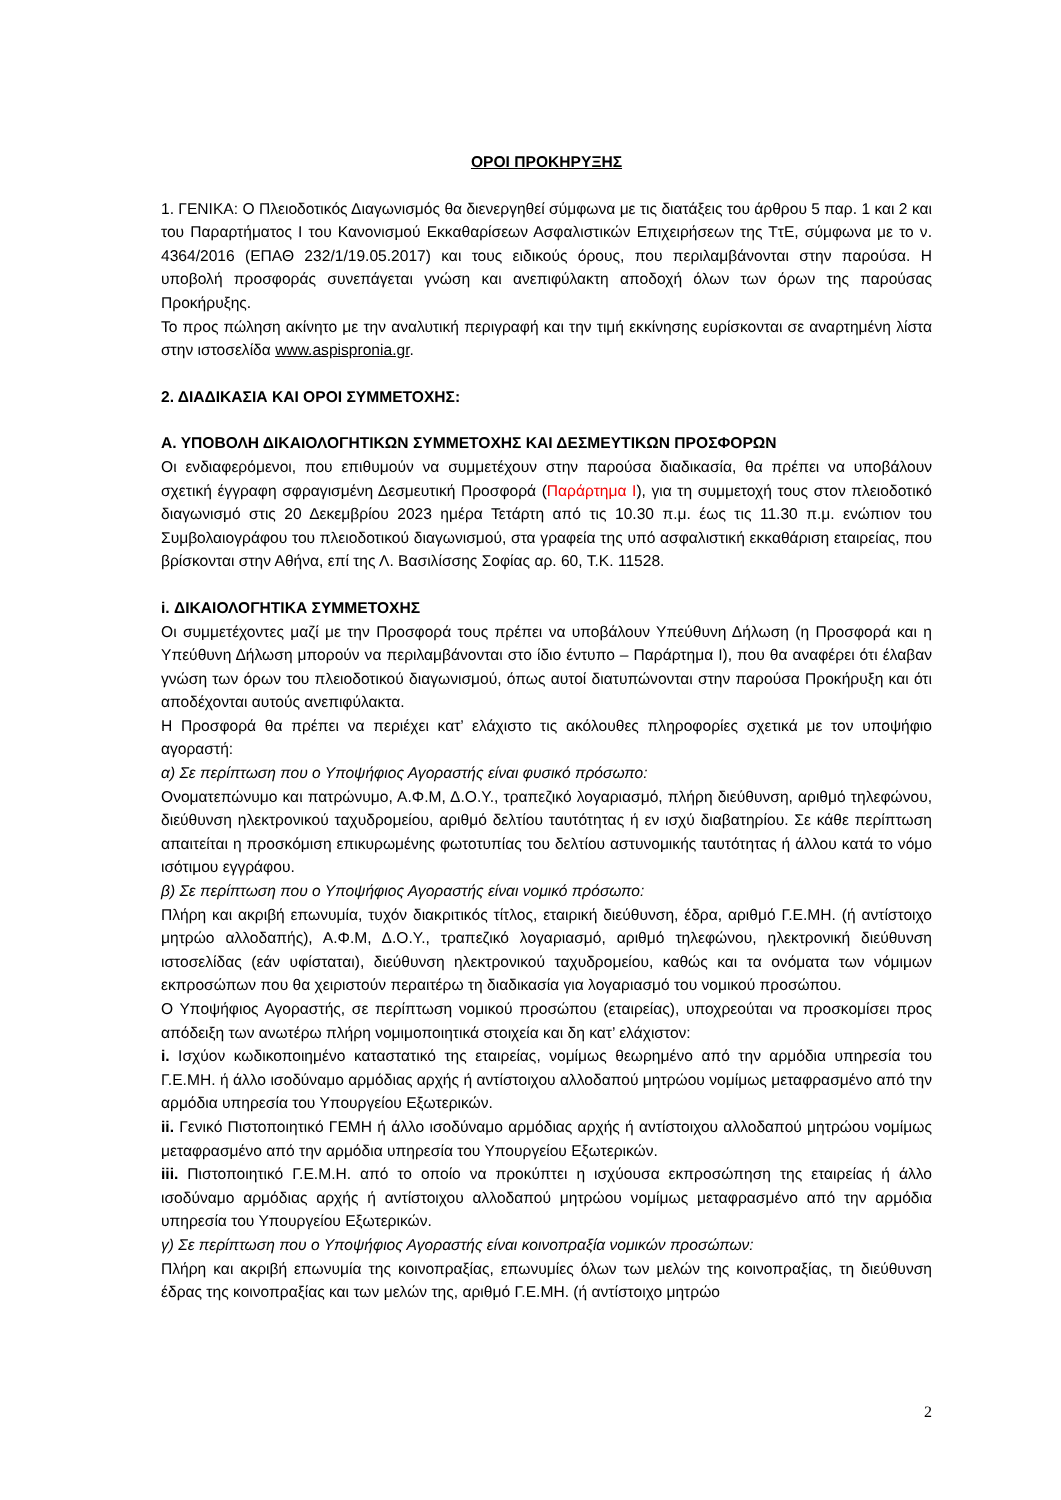ΟΡΟΙ ΠΡΟΚΗΡΥΞΗΣ
1. ΓΕΝΙΚΑ: Ο Πλειοδοτικός Διαγωνισμός θα διενεργηθεί σύμφωνα με τις διατάξεις του άρθρου 5 παρ. 1 και 2 και του Παραρτήματος Ι του Κανονισμού Εκκαθαρίσεων Ασφαλιστικών Επιχειρήσεων της ΤτΕ, σύμφωνα με το ν. 4364/2016 (ΕΠΑΘ 232/1/19.05.2017) και τους ειδικούς όρους, που περιλαμβάνονται στην παρούσα. Η υποβολή προσφοράς συνεπάγεται γνώση και ανεπιφύλακτη αποδοχή όλων των όρων της παρούσας Προκήρυξης.
Το προς πώληση ακίνητο με την αναλυτική περιγραφή και την τιμή εκκίνησης ευρίσκονται σε αναρτημένη λίστα στην ιστοσελίδα www.aspispronia.gr.
2. ΔΙΑΔΙΚΑΣΙΑ ΚΑΙ ΟΡΟΙ ΣΥΜΜΕΤΟΧΗΣ:
Α. ΥΠΟΒΟΛΗ ΔΙΚΑΙΟΛΟΓΗΤΙΚΩΝ ΣΥΜΜΕΤΟΧΗΣ ΚΑΙ ΔΕΣΜΕΥΤΙΚΩΝ ΠΡΟΣΦΟΡΩΝ
Οι ενδιαφερόμενοι, που επιθυμούν να συμμετέχουν στην παρούσα διαδικασία, θα πρέπει να υποβάλουν σχετική έγγραφη σφραγισμένη Δεσμευτική Προσφορά (Παράρτημα Ι), για τη συμμετοχή τους στον πλειοδοτικό διαγωνισμό στις 20 Δεκεμβρίου 2023 ημέρα Τετάρτη από τις 10.30 π.μ. έως τις 11.30 π.μ. ενώπιον του Συμβολαιογράφου του πλειοδοτικού διαγωνισμού, στα γραφεία της υπό ασφαλιστική εκκαθάριση εταιρείας, που βρίσκονται στην Αθήνα, επί της Λ. Βασιλίσσης Σοφίας αρ. 60, Τ.Κ. 11528.
i. ΔΙΚΑΙΟΛΟΓΗΤΙΚΑ ΣΥΜΜΕΤΟΧΗΣ
Οι συμμετέχοντες μαζί με την Προσφορά τους πρέπει να υποβάλουν Υπεύθυνη Δήλωση (η Προσφορά και η Υπεύθυνη Δήλωση μπορούν να περιλαμβάνονται στο ίδιο έντυπο – Παράρτημα Ι), που θα αναφέρει ότι έλαβαν γνώση των όρων του πλειοδοτικού διαγωνισμού, όπως αυτοί διατυπώνονται στην παρούσα Προκήρυξη και ότι αποδέχονται αυτούς ανεπιφύλακτα.
Η Προσφορά θα πρέπει να περιέχει κατ’ ελάχιστο τις ακόλουθες πληροφορίες σχετικά με τον υποψήφιο αγοραστή:
α) Σε περίπτωση που ο Υποψήφιος Αγοραστής είναι φυσικό πρόσωπο:
Ονοματεπώνυμο και πατρώνυμο, Α.Φ.Μ, Δ.Ο.Υ., τραπεζικό λογαριασμό, πλήρη διεύθυνση, αριθμό τηλεφώνου, διεύθυνση ηλεκτρονικού ταχυδρομείου, αριθμό δελτίου ταυτότητας ή εν ισχύ διαβατηρίου. Σε κάθε περίπτωση απαιτείται η προσκόμιση επικυρωμένης φωτοτυπίας του δελτίου αστυνομικής ταυτότητας ή άλλου κατά το νόμο ισότιμου εγγράφου.
β) Σε περίπτωση που ο Υποψήφιος Αγοραστής είναι νομικό πρόσωπο:
Πλήρη και ακριβή επωνυμία, τυχόν διακριτικός τίτλος, εταιρική διεύθυνση, έδρα, αριθμό Γ.Ε.ΜΗ. (ή αντίστοιχο μητρώο αλλοδαπής), Α.Φ.Μ, Δ.Ο.Υ., τραπεζικό λογαριασμό, αριθμό τηλεφώνου, ηλεκτρονική διεύθυνση ιστοσελίδας (εάν υφίσταται), διεύθυνση ηλεκτρονικού ταχυδρομείου, καθώς και τα ονόματα των νόμιμων εκπροσώπων που θα χειριστούν περαιτέρω τη διαδικασία για λογαριασμό του νομικού προσώπου.
Ο Υποψήφιος Αγοραστής, σε περίπτωση νομικού προσώπου (εταιρείας), υποχρεούται να προσκομίσει προς απόδειξη των ανωτέρω πλήρη νομιμοποιητικά στοιχεία και δη κατ’ ελάχιστον:
i. Ισχύον κωδικοποιημένο καταστατικό της εταιρείας, νομίμως θεωρημένο από την αρμόδια υπηρεσία του Γ.Ε.ΜΗ. ή άλλο ισοδύναμο αρμόδιας αρχής ή αντίστοιχου αλλοδαπού μητρώου νομίμως μεταφρασμένο από την αρμόδια υπηρεσία του Υπουργείου Εξωτερικών.
ii. Γενικό Πιστοποιητικό ΓΕΜΗ ή άλλο ισοδύναμο αρμόδιας αρχής ή αντίστοιχου αλλοδαπού μητρώου νομίμως μεταφρασμένο από την αρμόδια υπηρεσία του Υπουργείου Εξωτερικών.
iii. Πιστοποιητικό Γ.Ε.Μ.Η. από το οποίο να προκύπτει η ισχύουσα εκπροσώπηση της εταιρείας ή άλλο ισοδύναμο αρμόδιας αρχής ή αντίστοιχου αλλοδαπού μητρώου νομίμως μεταφρασμένο από την αρμόδια υπηρεσία του Υπουργείου Εξωτερικών.
γ) Σε περίπτωση που ο Υποψήφιος Αγοραστής είναι κοινοπραξία νομικών προσώπων:
Πλήρη και ακριβή επωνυμία της κοινοπραξίας, επωνυμίες όλων των μελών της κοινοπραξίας, τη διεύθυνση έδρας της κοινοπραξίας και των μελών της, αριθμό Γ.Ε.ΜΗ. (ή αντίστοιχο μητρώο
2